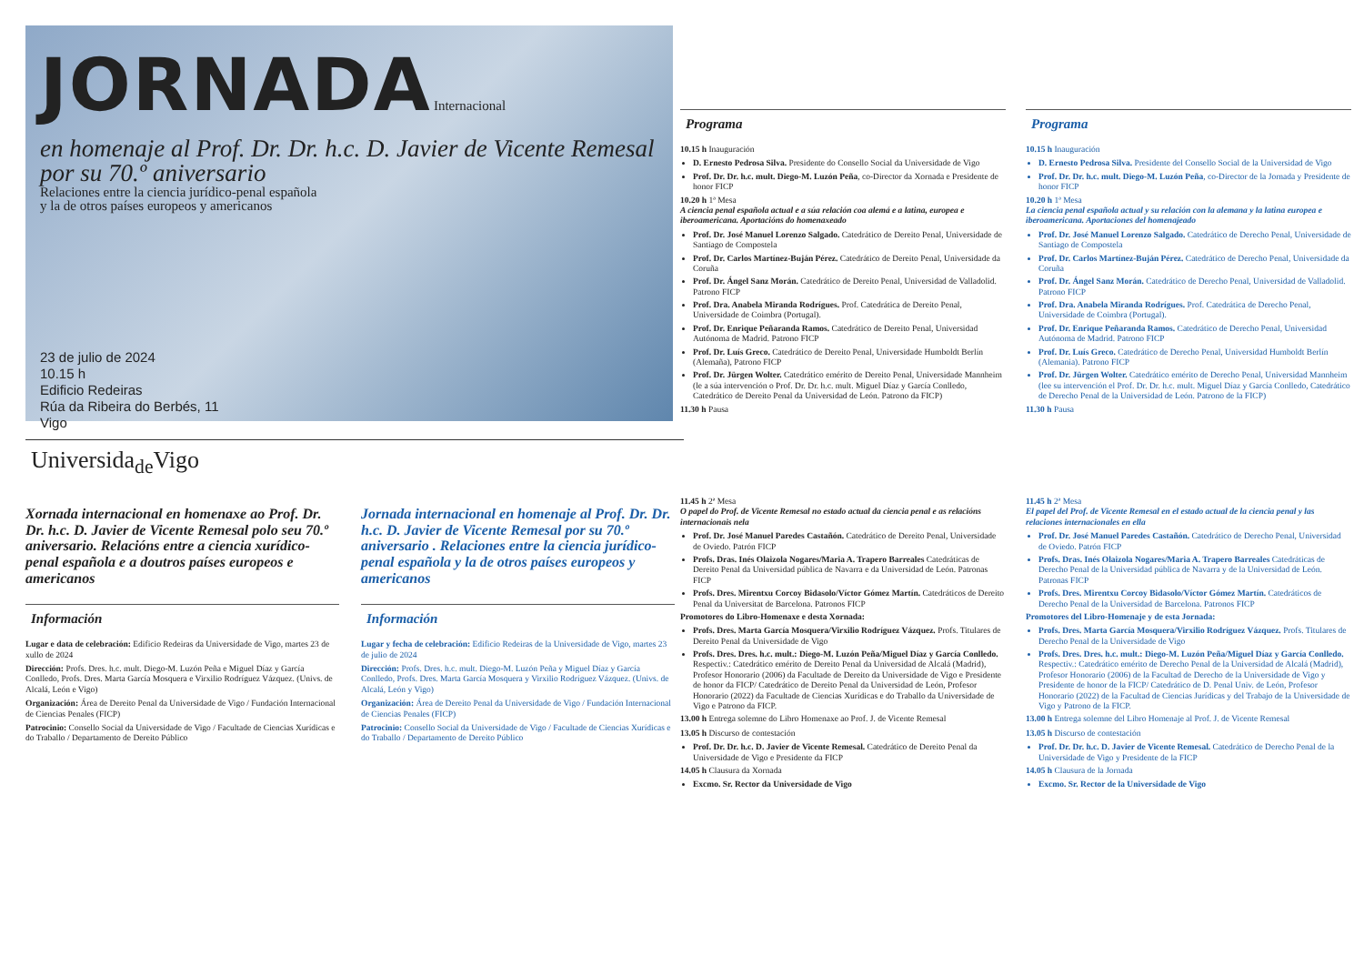JORNADA
Internacional
en homenaje al Prof. Dr. Dr. h.c. D. Javier de Vicente Remesal por su 70.º aniversario
Relaciones entre la ciencia jurídico-penal española
y la de otros países europeos y americanos
23 de julio de 2024
10.15 h
Edificio Redeiras
Rúa da Ribeira do Berbés, 11
Vigo
Universida<sub>de</sub>Vigo
Xornada internacional en homenaxe ao Prof. Dr. Dr. h.c. D. Javier de Vicente Remesal polo seu 70.º aniversario. Relacións entre a ciencia xurídico-penal española e a doutros países europeos e americanos
Información
Lugar e data de celebración: Edificio Redeiras da Universidade de Vigo, martes 23 de xullo de 2024
Dirección: Profs. Dres. h.c. mult. Diego-M. Luzón Peña e Miguel Díaz y García Conlledo, Profs. Dres. Marta García Mosquera e Virxilio Rodríguez Vázquez. (Univs. de Alcalá, León e Vigo)
Organización: Área de Dereito Penal da Universidade de Vigo / Fundación Internacional de Ciencias Penales (FICP)
Patrocinio: Consello Social da Universidade de Vigo / Facultade de Ciencias Xurídicas e do Traballo / Departamento de Dereito Público
Jornada internacional en homenaje al Prof. Dr. Dr. h.c. D. Javier de Vicente Remesal por su 70.º aniversario . Relaciones entre la ciencia jurídico-penal española y la de otros países europeos y americanos
Información
Lugar y fecha de celebración: Edificio Redeiras de la Universidade de Vigo, martes 23 de julio de 2024
Dirección: Profs. Dres. h.c. mult. Diego-M. Luzón Peña y Miguel Díaz y García Conlledo, Profs. Dres. Marta García Mosquera y Virxilio Rodríguez Vázquez. (Univs. de Alcalá, León y Vigo)
Organización: Área de Dereito Penal da Universidade de Vigo / Fundación Internacional de Ciencias Penales (FICP)
Patrocinio: Consello Social da Universidade de Vigo / Facultade de Ciencias Xurídicas e do Traballo / Departamento de Dereito Público
Programa
10.15 h Inauguración
D. Ernesto Pedrosa Silva. Presidente do Consello Social da Universidade de Vigo
Prof. Dr. Dr. h.c. mult. Diego-M. Luzón Peña, co-Director da Xornada e Presidente de honor FICP
10.20 h 1ª Mesa
A ciencia penal española actual e a súa relación coa alemá e a latina, europea e iberoamericana. Aportacións do homenaxeado
Prof. Dr. José Manuel Lorenzo Salgado. Catedrático de Dereito Penal, Universidade de Santiago de Compostela
Prof. Dr. Carlos Martínez-Buján Pérez. Catedrático de Dereito Penal, Universidade da Coruña
Prof. Dr. Ángel Sanz Morán. Catedrático de Dereito Penal, Universidad de Valladolid. Patrono FICP
Prof. Dra. Anabela Miranda Rodrígues. Prof. Catedrática de Dereito Penal, Universidade de Coimbra (Portugal).
Prof. Dr. Enrique Peñaranda Ramos. Catedrático de Dereito Penal, Universidad Autónoma de Madrid. Patrono FICP
Prof. Dr. Luís Greco. Catedrático de Dereito Penal, Universidade Humboldt Berlín (Alemaña), Patrono FICP
Prof. Dr. Jürgen Wolter. Catedrático emérito de Dereito Penal, Universidade Mannheim (le a súa intervención o Prof. Dr. Dr. h.c. mult. Miguel Díaz y García Conlledo, Catedrático de Dereito Penal da Universidad de León. Patrono da FICP)
11.30 h Pausa
11.45 h 2ª Mesa
O papel do Prof. de Vicente Remesal no estado actual da ciencia penal e as relacións internacionais nela
Prof. Dr. José Manuel Paredes Castañón. Catedrático de Dereito Penal, Universidade de Oviedo. Patrón FICP
Profs. Dras. Inés Olaizola Nogares/Maria A. Trapero Barreales Catedráticas de Dereito Penal da Universidad pública de Navarra e da Universidad de León. Patronas FICP
Profs. Dres. Mirentxu Corcoy Bidasolo/Víctor Gómez Martín. Catedráticos de Dereito Penal da Universitat de Barcelona. Patronos FICP
Promotores do Libro-Homenaxe e desta Xornada:
Profs. Dres. Marta García Mosquera/Virxilio Rodríguez Vázquez. Profs. Titulares de Dereito Penal da Universidade de Vigo
Profs. Dres. Dres. h.c. mult.: Diego-M. Luzón Peña/Miguel Díaz y García Conlledo. Respectiv.: Catedrático emérito de Dereito Penal da Universidad de Alcalá (Madrid), Profesor Honorario (2006) da Facultade de Dereito da Universidade de Vigo e Presidente de honor da FICP/ Catedrático de Dereito Penal da Universidad de León, Profesor Honorario (2022) da Facultade de Ciencias Xurídicas e do Traballo da Universidade de Vigo e Patrono da FICP.
13.00 h Entrega solemne do Libro Homenaxe ao Prof. J. de Vicente Remesal
13.05 h Discurso de contestación
Prof. Dr. Dr. h.c. D. Javier de Vicente Remesal. Catedrático de Dereito Penal da Universidade de Vigo e Presidente da FICP
14.05 h Clausura da Xornada
Excmo. Sr. Rector da Universidade de Vigo
Programa
10.15 h Inauguración
D. Ernesto Pedrosa Silva. Presidente del Consello Social de la Universidad de Vigo
Prof. Dr. Dr. h.c. mult. Diego-M. Luzón Peña, co-Director de la Jornada y Presidente de honor FICP
10.20 h 1ª Mesa
La ciencia penal española actual y su relación con la alemana y la latina europea e iberoamericana. Aportaciones del homenajeado
Prof. Dr. José Manuel Lorenzo Salgado. Catedrático de Derecho Penal, Universidade de Santiago de Compostela
Prof. Dr. Carlos Martínez-Buján Pérez. Catedrático de Derecho Penal, Universidade da Coruña
Prof. Dr. Ángel Sanz Morán. Catedrático de Derecho Penal, Universidad de Valladolid. Patrono FICP
Prof. Dra. Anabela Miranda Rodrígues. Prof. Catedrática de Derecho Penal, Universidade de Coimbra (Portugal).
Prof. Dr. Enrique Peñaranda Ramos. Catedrático de Derecho Penal, Universidad Autónoma de Madrid. Patrono FICP
Prof. Dr. Luís Greco. Catedrático de Derecho Penal, Universidad Humboldt Berlín (Alemania). Patrono FICP
Prof. Dr. Jürgen Wolter. Catedrático emérito de Derecho Penal, Universidad Mannheim (lee su intervención el Prof. Dr. Dr. h.c. mult. Miguel Díaz y García Conlledo, Catedrático de Derecho Penal de la Universidad de León. Patrono de la FICP)
11.30 h Pausa
11.45 h 2ª Mesa
El papel del Prof. de Vicente Remesal en el estado actual de la ciencia penal y las relaciones internacionales en ella
Prof. Dr. José Manuel Paredes Castañón. Catedrático de Derecho Penal, Universidad de Oviedo. Patrón FICP
Profs. Dras. Inés Olaizola Nogares/Maria A. Trapero Barreales Catedráticas de Derecho Penal de la Universidad pública de Navarra y de la Universidad de León. Patronas FICP
Profs. Dres. Mirentxu Corcoy Bidasolo/Víctor Gómez Martín. Catedráticos de Derecho Penal de la Universidad de Barcelona. Patronos FICP
Promotores del Libro-Homenaje y de esta Jornada:
Profs. Dres. Marta García Mosquera/Virxilio Rodríguez Vázquez. Profs. Titulares de Derecho Penal de la Universidade de Vigo
Profs. Dres. Dres. h.c. mult.: Diego-M. Luzón Peña/Miguel Díaz y García Conlledo. Respectiv.: Catedrático emérito de Derecho Penal de la Universidad de Alcalá (Madrid), Profesor Honorario (2006) de la Facultad de Derecho de la Universidade de Vigo y Presidente de honor de la FICP/ Catedrático de D. Penal Univ. de León, Profesor Honorario (2022) de la Facultad de Ciencias Jurídicas y del Trabajo de la Universidade de Vigo y Patrono de la FICP.
13.00 h Entrega solemne del Libro Homenaje al Prof. J. de Vicente Remesal
13.05 h Discurso de contestación
Prof. Dr. Dr. h.c. D. Javier de Vicente Remesal. Catedrático de Derecho Penal de la Universidade de Vigo y Presidente de la FICP
14.05 h Clausura de la Jornada
Excmo. Sr. Rector de la Universidade de Vigo